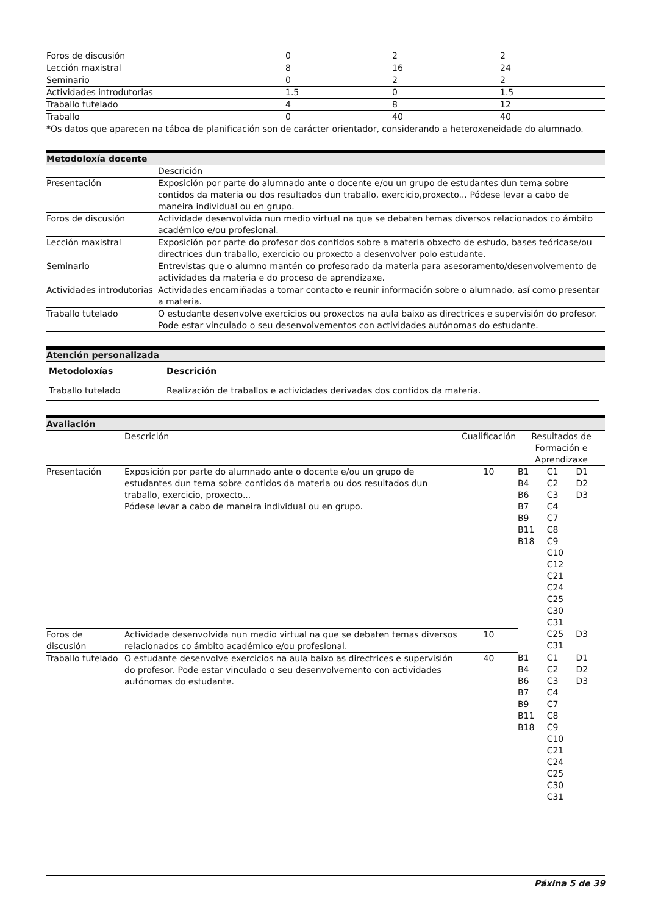| Foros de discusión | 0 | 2 | 2 |
| Lección maxistral | 8 | 16 | 24 |
| Seminario | 0 | 2 | 2 |
| Actividades introdutorias | 1.5 | 0 | 1.5 |
| Traballo tutelado | 4 | 8 | 12 |
| Traballo | 0 | 40 | 40 |
*Os datos que aparecen na táboa de planificación son de carácter orientador, considerando a heteroxeneidade do alumnado.
Metodoloxía docente
| | Descrición |
| Presentación | Exposición por parte do alumnado ante o docente e/ou un grupo de estudantes dun tema sobre contidos da materia ou dos resultados dun traballo, exercicio,proxecto... Pódese levar a cabo de maneira individual ou en grupo. |
| Foros de discusión | Actividade desenvolvida nun medio virtual na que se debaten temas diversos relacionados co ámbito académico e/ou profesional. |
| Lección maxistral | Exposición por parte do profesor dos contidos sobre a materia obxecto de estudo, bases teóricase/ou directrices dun traballo, exercicio ou proxecto a desenvolver polo estudante. |
| Seminario | Entrevistas que o alumno mantén co profesorado da materia para asesoramento/desenvolvemento de actividades da materia e do proceso de aprendizaxe. |
| Actividades introdutorias | Actividades encamiñadas a tomar contacto e reunir información sobre o alumnado, así como presentar a materia. |
| Traballo tutelado | O estudante desenvolve exercicios ou proxectos na aula baixo as directrices e supervisión do profesor. Pode estar vinculado o seu desenvolvementos con actividades autónomas do estudante. |
Atención personalizada
| Metodoloxías | Descrición |
| --- | --- |
| Traballo tutelado | Realización de traballos e actividades derivadas dos contidos da materia. |
Avaliación
| | Descrición | Cualificación | Resultados de Formación e Aprendizaxe |
| Presentación | Exposición por parte do alumnado ante o docente e/ou un grupo de estudantes dun tema sobre contidos da materia ou dos resultados dun traballo, exercicio, proxecto... Pódese levar a cabo de maneira individual ou en grupo. | 10 | / B1 B4 B6 B7 B9 B11 B18 / C1 C2 C3 C4 C7 C8 C9 C10 C12 C21 C24 C25 C30 C31 / D1 D2 D3 / |
| Foros de discusión | Actividade desenvolvida nun medio virtual na que se debaten temas diversos relacionados co ámbito académico e/ou profesional. | 10 | / / C25 C31 / D3 / |
| Traballo tutelado | O estudante desenvolve exercicios na aula baixo as directrices e supervisión do profesor. Pode estar vinculado o seu desenvolvemento con actividades autónomas do estudante. | 40 | / B1 B4 B6 B7 B9 B11 B18 / C1 C2 C3 C4 C7 C8 C9 C10 C21 C24 C25 C30 C31 / D1 D2 D3 / |
Páxina 5 de 39